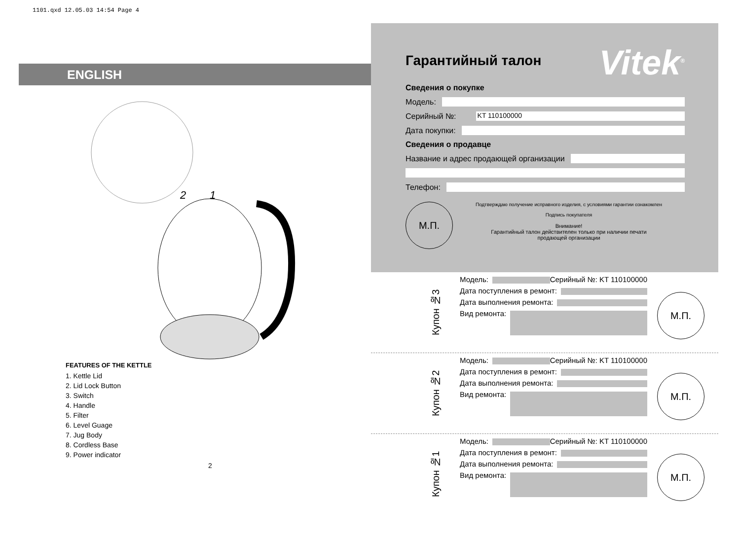1101.qxd 12.05.03 14:54 Page 4
ENGLISH
1
2
FEATURES OF THE KETTLE
1. Kettle Lid
2. Lid Lock Button
3. Switch
4. Handle
5. Filter
6. Level Guage
7. Jug Body
8. Cordless Base
9. Power indicator
2
Гарантийный талон
Vitek<sup>®</sup>
Сведения о покупке
Модель:
Серийный №: KT 110100000
Дата покупки:
Сведения о продавце
Название и адрес продающей организации
Телефон:
М.П.
Подтверждаю получение исправного изделия, с условиями гарантии ознакомлен
Подпись покупателя
Внимание!
Гарантийный талон действителен только при наличии печати
продающей организации
Купон №3
Модель: Серийный №: KT 110100000
Дата поступления в ремонт:
Дата выполнения ремонта:
Вид ремонта:
М.П.
Купон №2
Модель: Серийный №: KT 110100000
Дата поступления в ремонт:
Дата выполнения ремонта:
Вид ремонта:
М.П.
Купон №1
Модель: Серийный №: KT 110100000
Дата поступления в ремонт:
Дата выполнения ремонта:
Вид ремонта:
М.П.